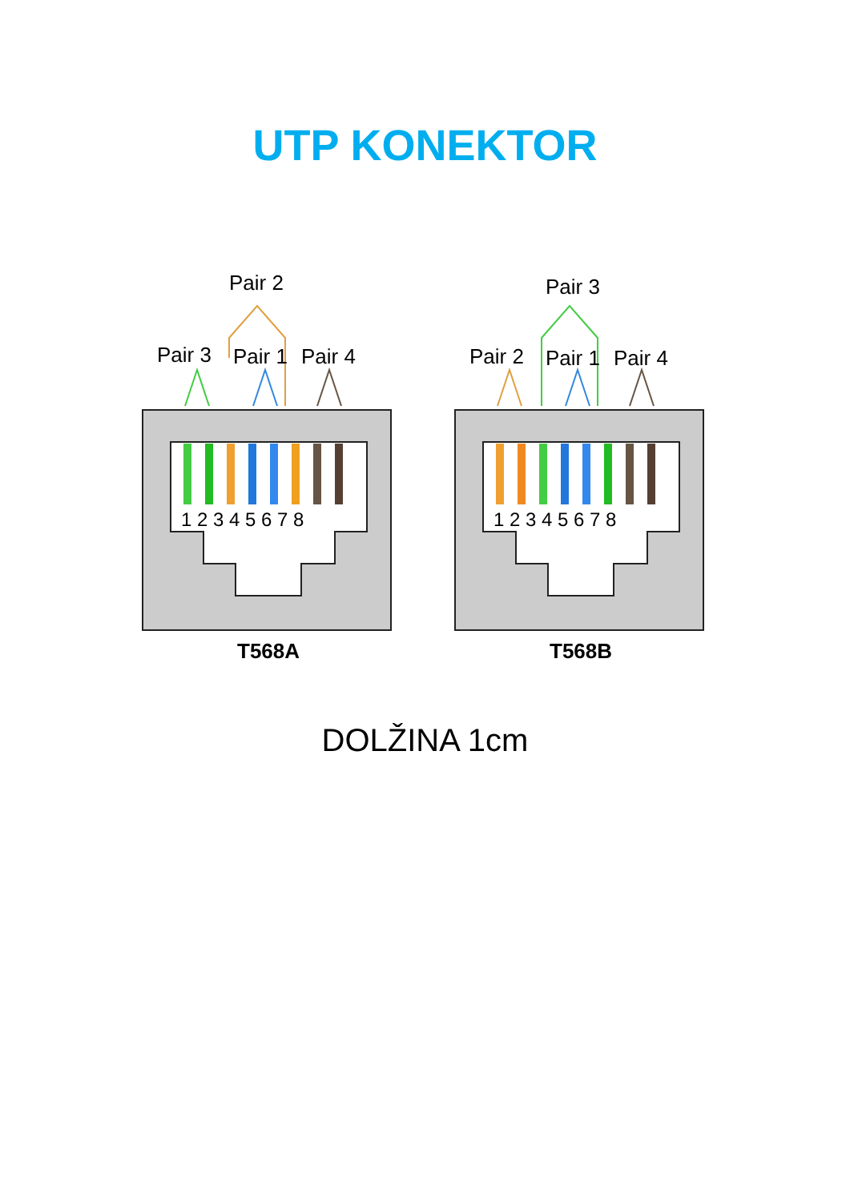UTP KONEKTOR
Pair 2
Pair 3
Pair 1
Pair 4
1 2 3 4 5 6 7 8
T568A
Pair 3
Pair 2
Pair 1
Pair 4
1 2 3 4 5 6 7 8
T568B
DOLŽINA 1cm